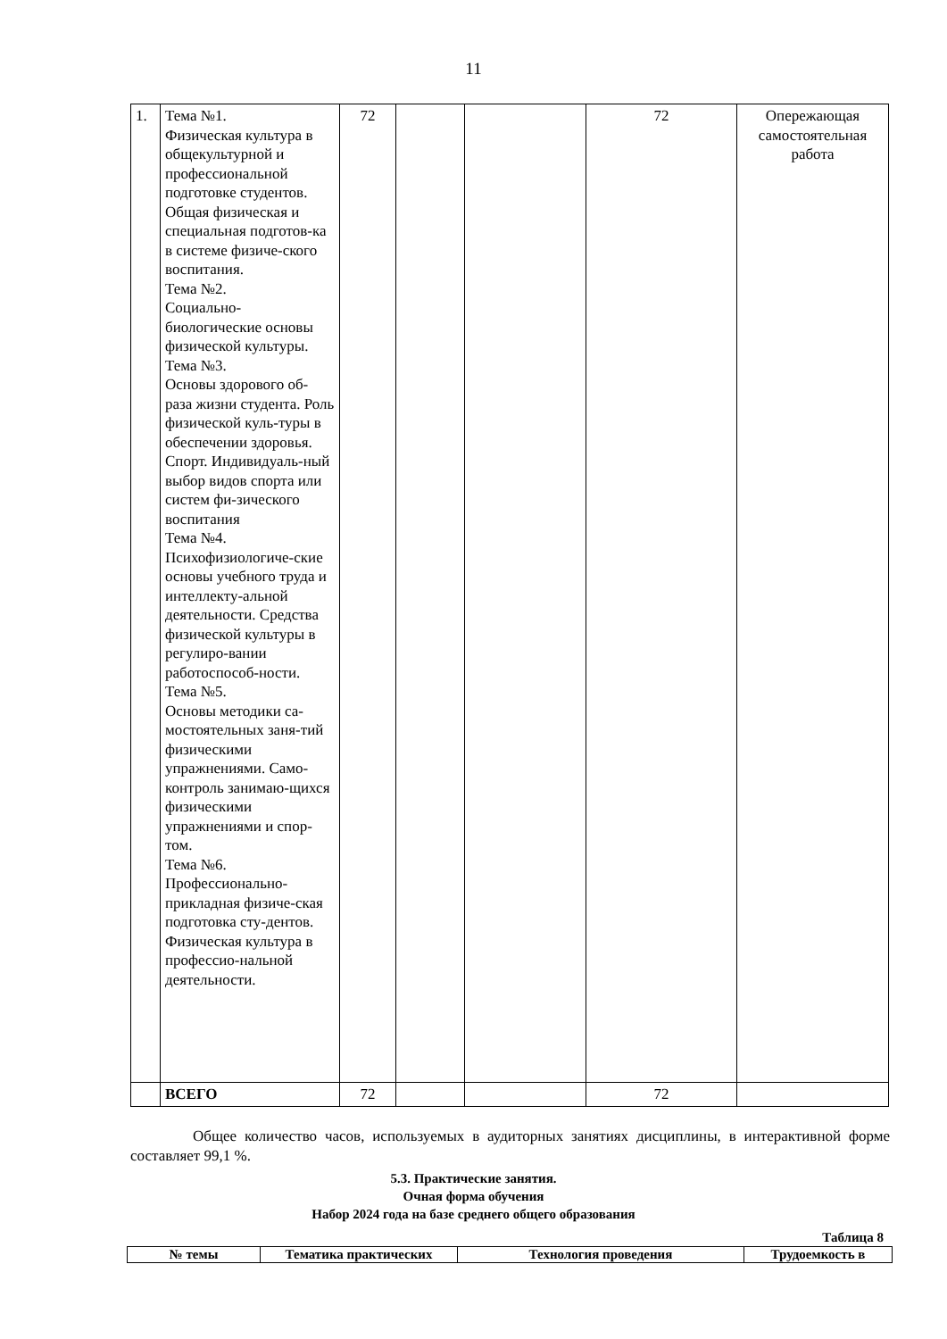11
| 1. | Тема №1. Физическая культура в общекультурной и профессиональной подготовке студентов. Общая физическая и специальная подготов-ка в системе физиче-ского воспитания. Тема №2. Социально-биологические основы физической культуры. Тема №3. Основы здорового об-раза жизни студента. Роль физической куль-туры в обеспечении здоровья. Спорт. Индивидуаль-ный выбор видов спорта или систем фи-зического воспитания Тема №4. Психофизиологиче-ские основы учебного труда и интеллекту-альной деятельности. Средства физической культуры в регулиро-вании работоспособ-ности. Тема №5. Основы методики са-мостоятельных заня-тий физическими упражнениями. Само-контроль занимаю-щихся физическими упражнениями и спор-том. Тема №6. Профессионально-прикладная физиче-ская подготовка сту-дентов. Физическая культура в профессио-нальной деятельности. | 72 | | | 72 | Опережающая самостоятельная работа |
| | ВСЕГО | 72 | | | 72 | |
Общее количество часов, используемых в аудиторных занятиях дисциплины, в интерактивной форме составляет 99,1 %.
5.3. Практические занятия.
Очная форма обучения
Набор 2024 года на базе среднего общего образования
Таблица 8
| № темы | Тематика практических | Технология проведения | Трудоемкость в |
| --- | --- | --- | --- |